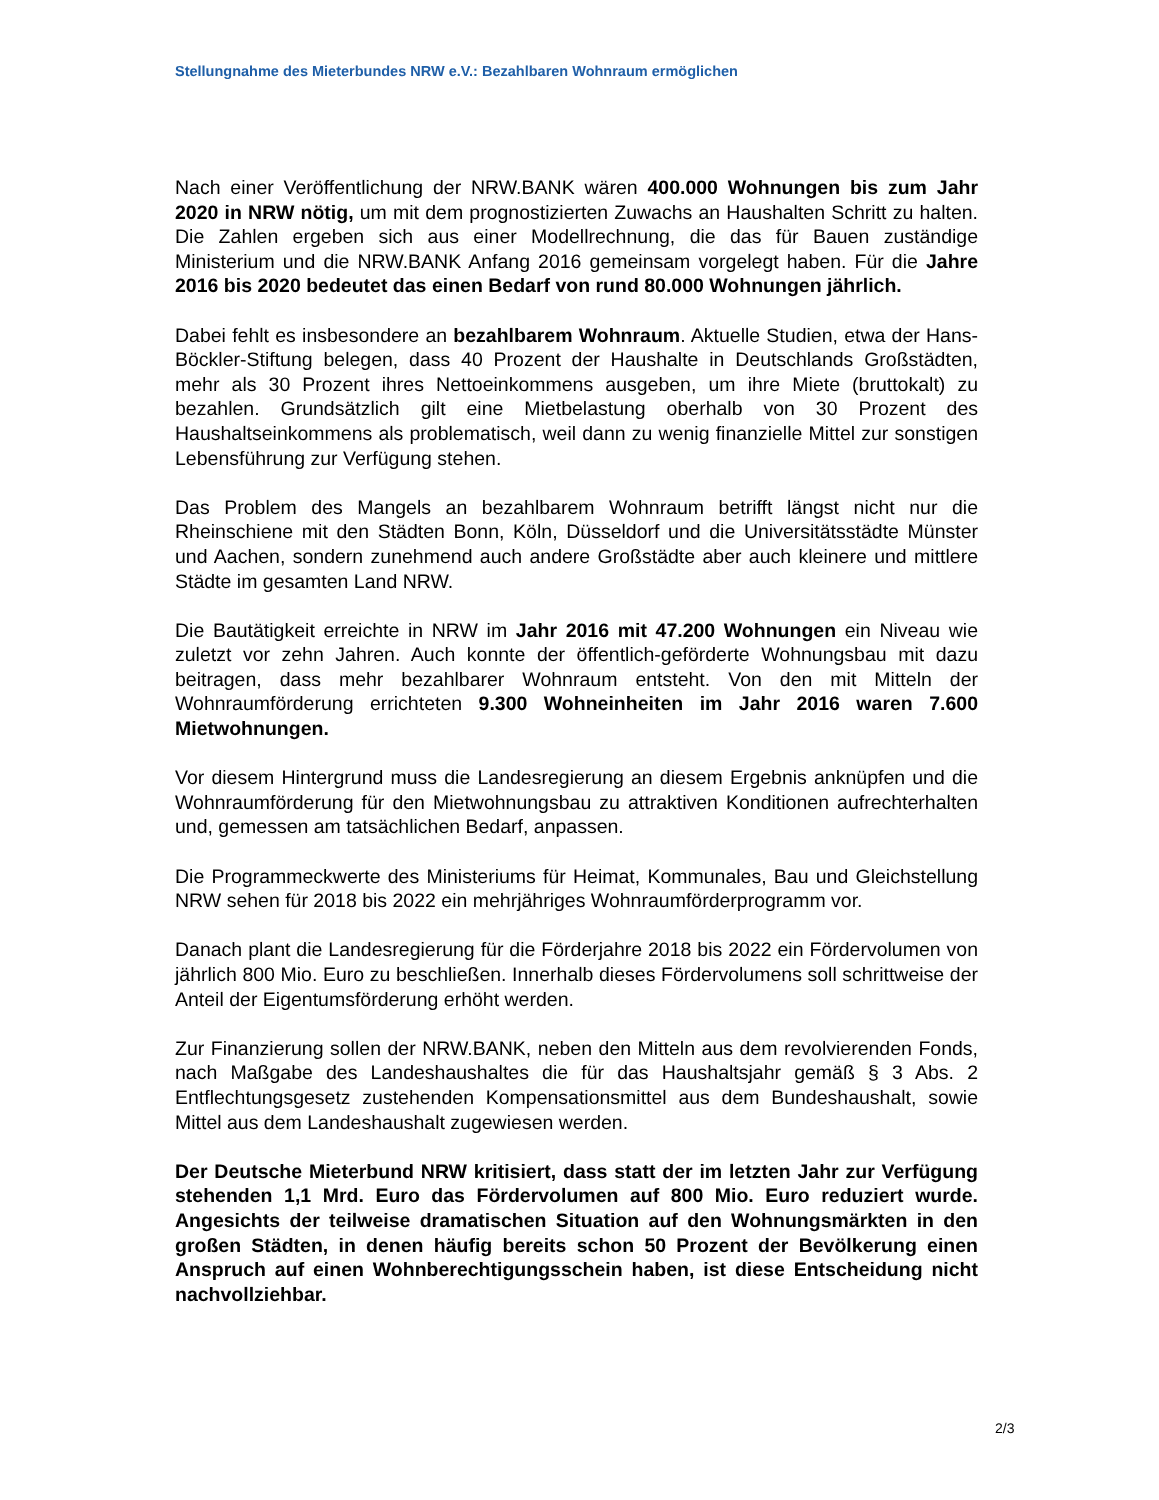Stellungnahme des Mieterbundes NRW e.V.: Bezahlbaren Wohnraum ermöglichen
Nach einer Veröffentlichung der NRW.BANK wären 400.000 Wohnungen bis zum Jahr 2020 in NRW nötig, um mit dem prognostizierten Zuwachs an Haushalten Schritt zu halten. Die Zahlen ergeben sich aus einer Modellrechnung, die das für Bauen zuständige Ministerium und die NRW.BANK Anfang 2016 gemeinsam vorgelegt haben. Für die Jahre 2016 bis 2020 bedeutet das einen Bedarf von rund 80.000 Wohnungen jährlich.
Dabei fehlt es insbesondere an bezahlbarem Wohnraum. Aktuelle Studien, etwa der Hans-Böckler-Stiftung belegen, dass 40 Prozent der Haushalte in Deutschlands Großstädten, mehr als 30 Prozent ihres Nettoeinkommens ausgeben, um ihre Miete (bruttokalt) zu bezahlen. Grundsätzlich gilt eine Mietbelastung oberhalb von 30 Prozent des Haushaltseinkommens als problematisch, weil dann zu wenig finanzielle Mittel zur sonstigen Lebensführung zur Verfügung stehen.
Das Problem des Mangels an bezahlbarem Wohnraum betrifft längst nicht nur die Rheinschiene mit den Städten Bonn, Köln, Düsseldorf und die Universitätsstädte Münster und Aachen, sondern zunehmend auch andere Großstädte aber auch kleinere und mittlere Städte im gesamten Land NRW.
Die Bautätigkeit erreichte in NRW im Jahr 2016 mit 47.200 Wohnungen ein Niveau wie zuletzt vor zehn Jahren. Auch konnte der öffentlich-geförderte Wohnungsbau mit dazu beitragen, dass mehr bezahlbarer Wohnraum entsteht. Von den mit Mitteln der Wohnraumförderung errichteten 9.300 Wohneinheiten im Jahr 2016 waren 7.600 Mietwohnungen.
Vor diesem Hintergrund muss die Landesregierung an diesem Ergebnis anknüpfen und die Wohnraumförderung für den Mietwohnungsbau zu attraktiven Konditionen aufrechterhalten und, gemessen am tatsächlichen Bedarf, anpassen.
Die Programmeckwerte des Ministeriums für Heimat, Kommunales, Bau und Gleichstellung NRW sehen für 2018 bis 2022 ein mehrjähriges Wohnraumförderprogramm vor.
Danach plant die Landesregierung für die Förderjahre 2018 bis 2022 ein Fördervolumen von jährlich 800 Mio. Euro zu beschließen. Innerhalb dieses Fördervolumens soll schrittweise der Anteil der Eigentumsförderung erhöht werden.
Zur Finanzierung sollen der NRW.BANK, neben den Mitteln aus dem revolvierenden Fonds, nach Maßgabe des Landeshaushaltes die für das Haushaltsjahr gemäß § 3 Abs. 2 Entflechtungsgesetz zustehenden Kompensationsmittel aus dem Bundeshaushalt, sowie Mittel aus dem Landeshaushalt zugewiesen werden.
Der Deutsche Mieterbund NRW kritisiert, dass statt der im letzten Jahr zur Verfügung stehenden 1,1 Mrd. Euro das Fördervolumen auf 800 Mio. Euro reduziert wurde. Angesichts der teilweise dramatischen Situation auf den Wohnungsmärkten in den großen Städten, in denen häufig bereits schon 50 Prozent der Bevölkerung einen Anspruch auf einen Wohnberechtigungsschein haben, ist diese Entscheidung nicht nachvollziehbar.
2/3